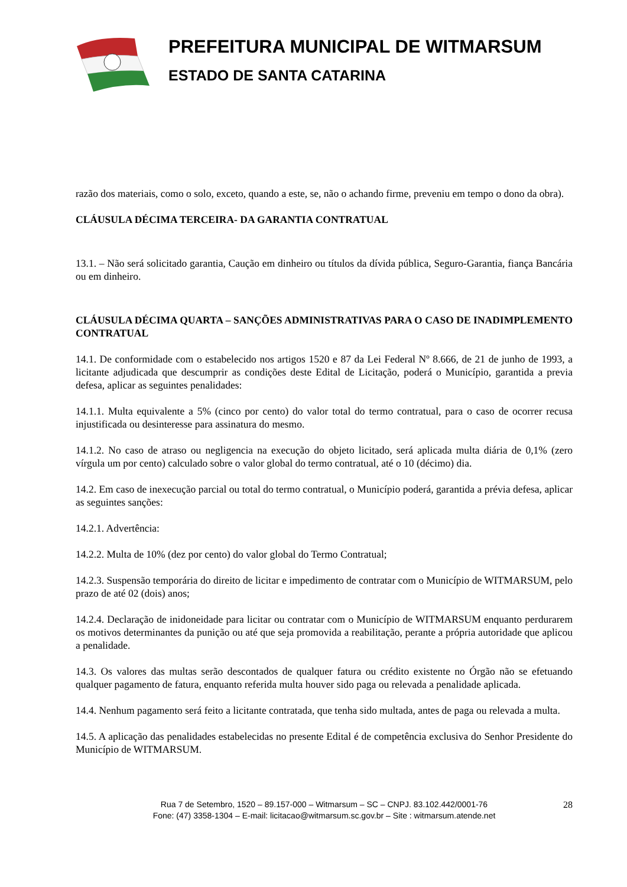PREFEITURA MUNICIPAL DE WITMARSUM
ESTADO DE SANTA CATARINA
razão dos materiais, como o solo, exceto, quando a este, se, não o achando firme, preveniu em tempo o dono da obra).
CLÁUSULA DÉCIMA TERCEIRA- DA GARANTIA CONTRATUAL
13.1. – Não será solicitado garantia, Caução em dinheiro ou títulos da dívida pública, Seguro-Garantia, fiança Bancária ou em dinheiro.
CLÁUSULA DÉCIMA QUARTA – SANÇÕES ADMINISTRATIVAS PARA O CASO DE INADIMPLEMENTO CONTRATUAL
14.1. De conformidade com o estabelecido nos artigos 1520 e 87 da Lei Federal Nº 8.666, de 21 de junho de 1993, a licitante adjudicada que descumprir as condições deste Edital de Licitação, poderá o Município, garantida a previa defesa, aplicar as seguintes penalidades:
14.1.1. Multa equivalente a 5% (cinco por cento) do valor total do termo contratual, para o caso de ocorrer recusa injustificada ou desinteresse para assinatura do mesmo.
14.1.2. No caso de atraso ou negligencia na execução do objeto licitado, será aplicada multa diária de 0,1% (zero vírgula um por cento) calculado sobre o valor global do termo contratual, até o 10 (décimo) dia.
14.2. Em caso de inexecução parcial ou total do termo contratual, o Município poderá, garantida a prévia defesa, aplicar as seguintes sanções:
14.2.1. Advertência:
14.2.2. Multa de 10% (dez por cento) do valor global do Termo Contratual;
14.2.3. Suspensão temporária do direito de licitar e impedimento de contratar com o Município de WITMARSUM, pelo prazo de até 02 (dois) anos;
14.2.4. Declaração de inidoneidade para licitar ou contratar com o Município de WITMARSUM enquanto perdurarem os motivos determinantes da punição ou até que seja promovida a reabilitação, perante a própria autoridade que aplicou a penalidade.
14.3. Os valores das multas serão descontados de qualquer fatura ou crédito existente no Órgão não se efetuando qualquer pagamento de fatura, enquanto referida multa houver sido paga ou relevada a penalidade aplicada.
14.4. Nenhum pagamento será feito a licitante contratada, que tenha sido multada, antes de paga ou relevada a multa.
14.5. A aplicação das penalidades estabelecidas no presente Edital é de competência exclusiva do Senhor Presidente do Município de WITMARSUM.
Rua 7 de Setembro, 1520 – 89.157-000 – Witmarsum – SC – CNPJ. 83.102.442/0001-76
Fone: (47) 3358-1304 – E-mail: licitacao@witmarsum.sc.gov.br – Site : witmarsum.atende.net
28